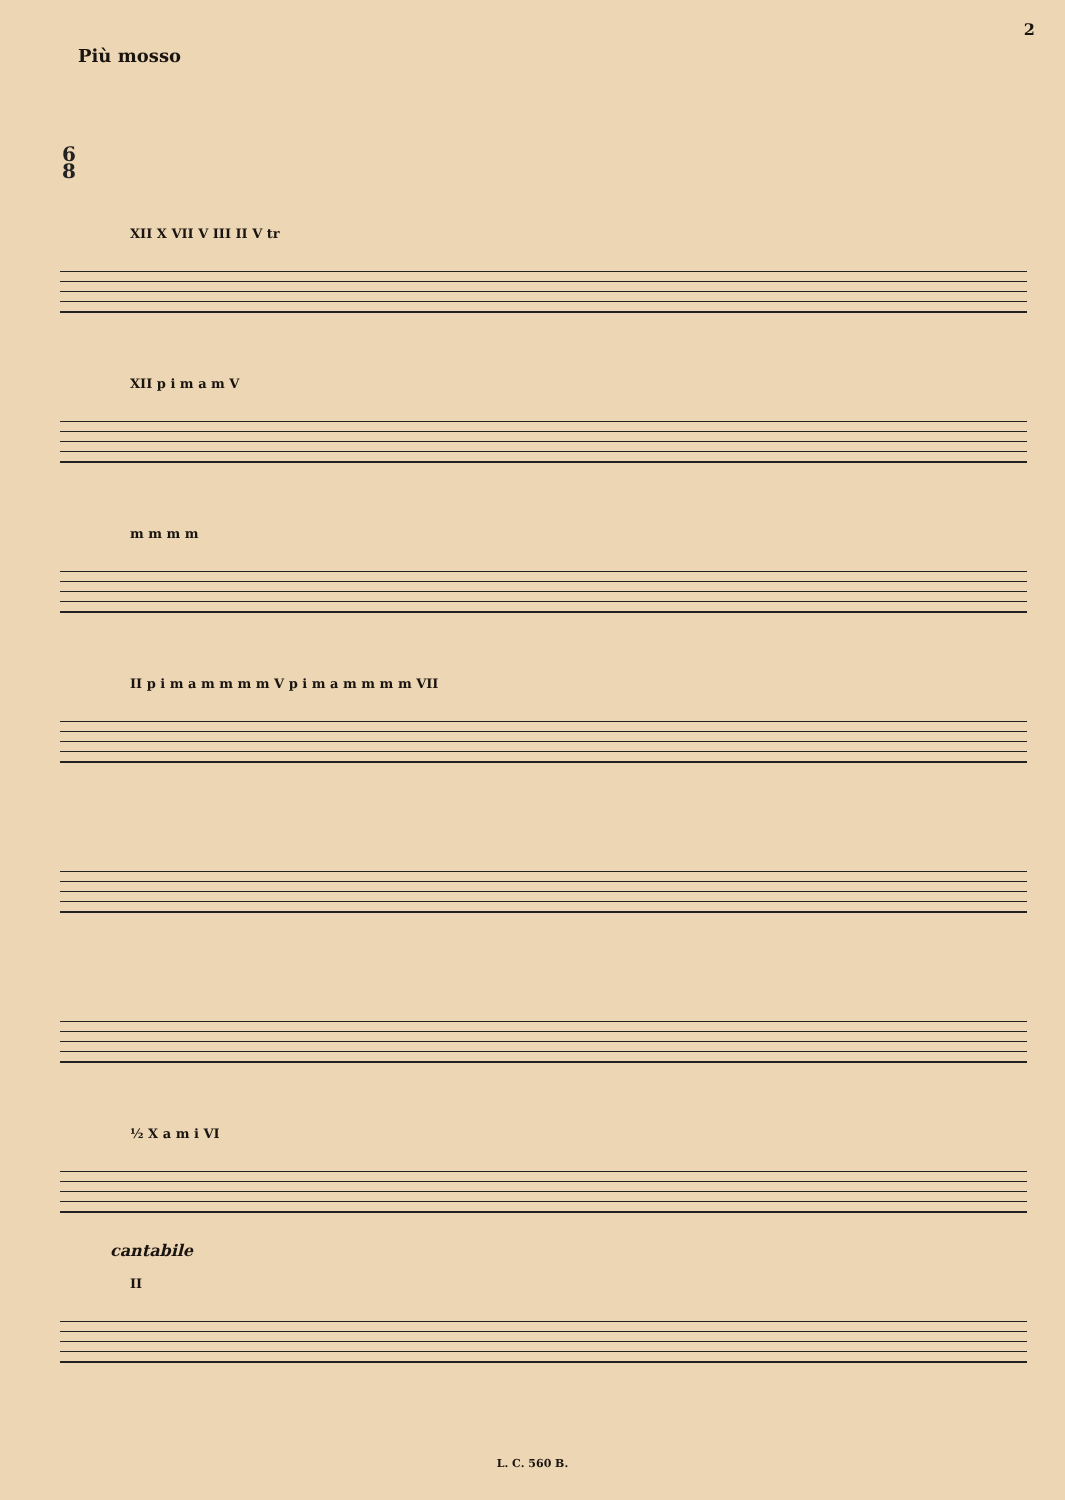2
Più mosso
6
8
XII X VII V III II V tr
XII p i m a m V
m m m m
II p i m a m m m m V p i m a m m m m VII
½ X a m i VI
cantabile
II
L. C. 560 B.